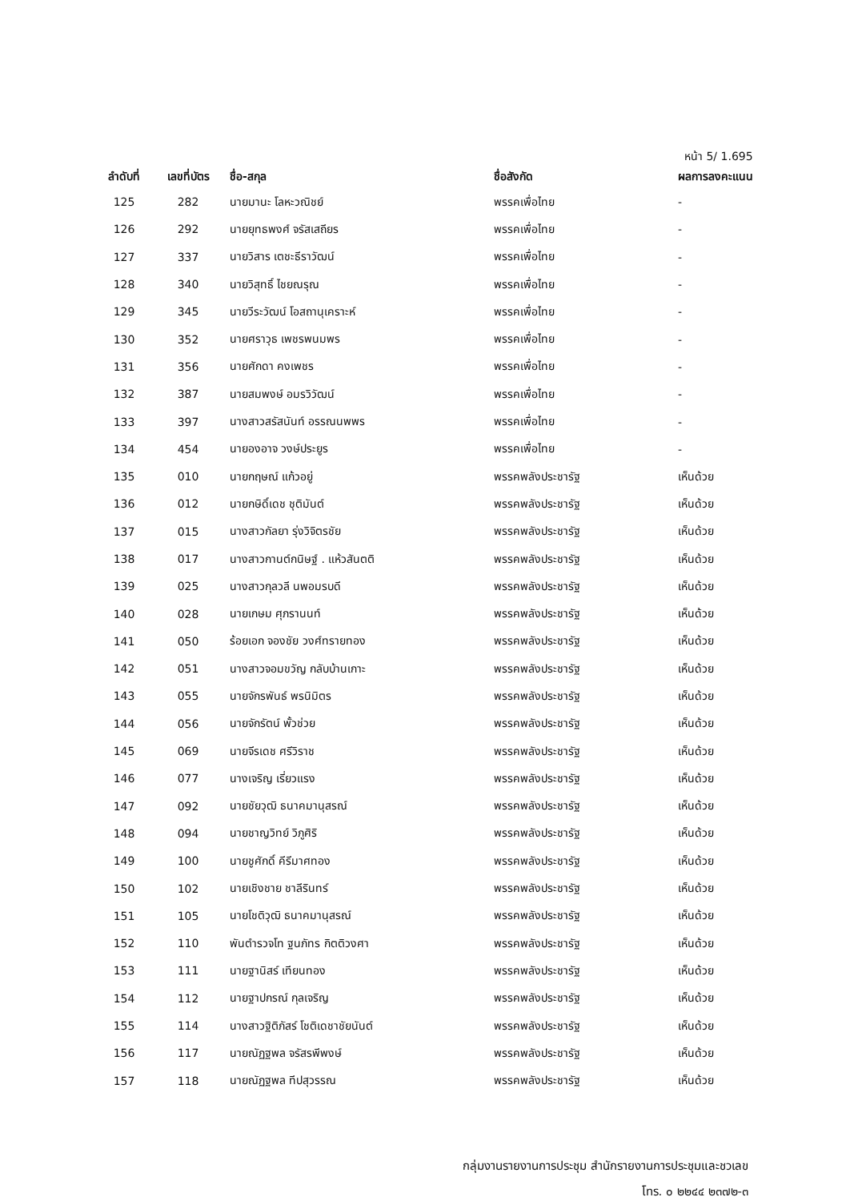หน้า 5/ 1.695
| ลำดับที่ | เลขที่บัตร | ชื่อ-สกุล | ชื่อสังกัด | ผลการลงคะแนน |
| --- | --- | --- | --- | --- |
| 125 | 282 | นายมานะ โลหะวณิชย์ | พรรคเพื่อไทย | - |
| 126 | 292 | นายยุทธพงศ์ จรัสเสถียร | พรรคเพื่อไทย | - |
| 127 | 337 | นายวิสาร เตชะธีราวัฒน์ | พรรคเพื่อไทย | - |
| 128 | 340 | นายวิสุทธิ์ ไชยณรุณ | พรรคเพื่อไทย | - |
| 129 | 345 | นายวีระวัฒน์ โอสถานุเคราะห์ | พรรคเพื่อไทย | - |
| 130 | 352 | นายศราวุธ เพชรพนมพร | พรรคเพื่อไทย | - |
| 131 | 356 | นายศักดา คงเพชร | พรรคเพื่อไทย | - |
| 132 | 387 | นายสมพงษ์ อมรวิวัฒน์ | พรรคเพื่อไทย | - |
| 133 | 397 | นางสาวสรัสนันท์ อรรณนพพร | พรรคเพื่อไทย | - |
| 134 | 454 | นายองอาจ วงษ์ประยูร | พรรคเพื่อไทย | - |
| 135 | 010 | นายกฤษณ์ แก้วอยู่ | พรรคพลังประชารัฐ | เห็นด้วย |
| 136 | 012 | นายกษิดิ์เดช ชุติมันต์ | พรรคพลังประชารัฐ | เห็นด้วย |
| 137 | 015 | นางสาวกัลยา รุ่งวิจิตรชัย | พรรคพลังประชารัฐ | เห็นด้วย |
| 138 | 017 | นางสาวกานต์กนิษฐ์ . แห้วสันตติ | พรรคพลังประชารัฐ | เห็นด้วย |
| 139 | 025 | นางสาวกุลวลี นพอมรบดี | พรรคพลังประชารัฐ | เห็นด้วย |
| 140 | 028 | นายเกษม ศุภรานนท์ | พรรคพลังประชารัฐ | เห็นด้วย |
| 141 | 050 | ร้อยเอก จองชัย วงศ์ทรายทอง | พรรคพลังประชารัฐ | เห็นด้วย |
| 142 | 051 | นางสาวจอมขวัญ กลับบ้านเกาะ | พรรคพลังประชารัฐ | เห็นด้วย |
| 143 | 055 | นายจักรพันธ์ พรนิมิตร | พรรคพลังประชารัฐ | เห็นด้วย |
| 144 | 056 | นายจักรัตน์ พั้วช่วย | พรรคพลังประชารัฐ | เห็นด้วย |
| 145 | 069 | นายจีรเดช ศรีวิราช | พรรคพลังประชารัฐ | เห็นด้วย |
| 146 | 077 | นางเจริญ เรี่ยวแรง | พรรคพลังประชารัฐ | เห็นด้วย |
| 147 | 092 | นายชัยวุฒิ ธนาคมานุสรณ์ | พรรคพลังประชารัฐ | เห็นด้วย |
| 148 | 094 | นายชาญวิทย์ วิภูศิริ | พรรคพลังประชารัฐ | เห็นด้วย |
| 149 | 100 | นายชูศักดิ์ คีรีมาศทอง | พรรคพลังประชารัฐ | เห็นด้วย |
| 150 | 102 | นายเชิงชาย ชาลีรินทร์ | พรรคพลังประชารัฐ | เห็นด้วย |
| 151 | 105 | นายโชติวุฒิ ธนาคมานุสรณ์ | พรรคพลังประชารัฐ | เห็นด้วย |
| 152 | 110 | พันตำรวจโท ฐนภัทร กิตติวงศา | พรรคพลังประชารัฐ | เห็นด้วย |
| 153 | 111 | นายฐานิสร์ เทียนทอง | พรรคพลังประชารัฐ | เห็นด้วย |
| 154 | 112 | นายฐาปกรณ์ กุลเจริญ | พรรคพลังประชารัฐ | เห็นด้วย |
| 155 | 114 | นางสาวฐิติภัสร์ โชติเดชาชัยนันต์ | พรรคพลังประชารัฐ | เห็นด้วย |
| 156 | 117 | นายณัฏฐพล จรัสรพีพงษ์ | พรรคพลังประชารัฐ | เห็นด้วย |
| 157 | 118 | นายณัฏฐพล ทีปสุวรรณ | พรรคพลังประชารัฐ | เห็นด้วย |
กลุ่มงานรายงานการประชุม สำนักรายงานการประชุมและชวเลข
โทร. ๐ ๒๒๔๔ ๒๓๗๒-๓